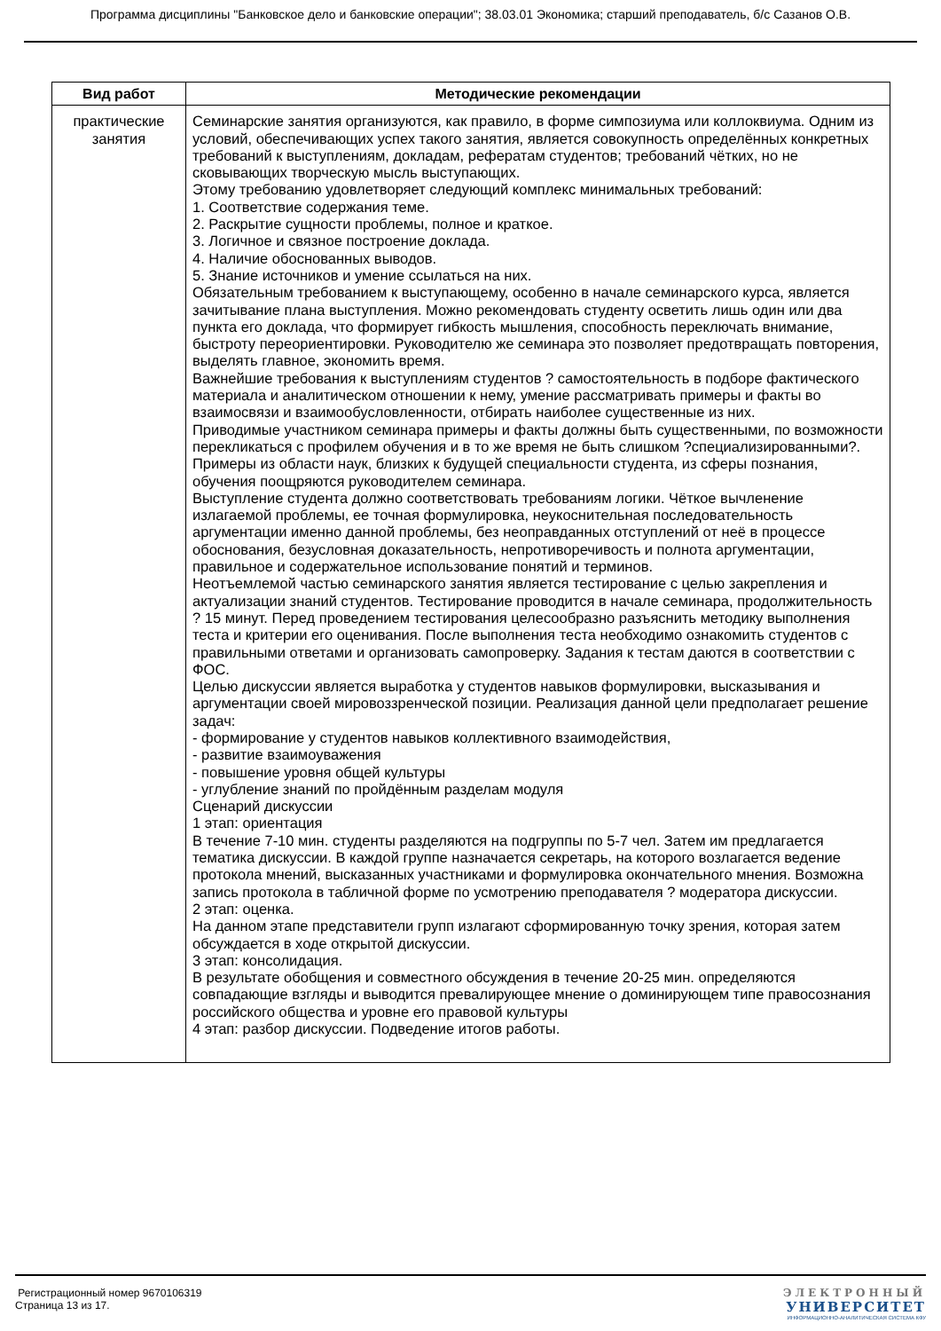Программа дисциплины "Банковское дело и банковские операции"; 38.03.01 Экономика; старший преподаватель, б/с Сазанов О.В.
| Вид работ | Методические рекомендации |
| --- | --- |
| практические занятия | Семинарские занятия организуются, как правило, в форме симпозиума или коллоквиума. Одним из условий, обеспечивающих успех такого занятия, является совокупность определённых конкретных требований к выступлениям, докладам, рефератам студентов; требований чётких, но не сковывающих творческую мысль выступающих. Этому требованию удовлетворяет следующий комплекс минимальных требований: 1. Соответствие содержания теме. 2. Раскрытие сущности проблемы, полное и краткое. 3. Логичное и связное построение доклада. 4. Наличие обоснованных выводов. 5. Знание источников и умение ссылаться на них. Обязательным требованием к выступающему, особенно в начале семинарского курса, является зачитывание плана выступления. Можно рекомендовать студенту осветить лишь один или два пункта его доклада, что формирует гибкость мышления, способность переключать внимание, быстроту переориентировки. Руководителю же семинара это позволяет предотвращать повторения, выделять главное, экономить время. Важнейшие требования к выступлениям студентов ? самостоятельность в подборе фактического материала и аналитическом отношении к нему, умение рассматривать примеры и факты во взаимосвязи и взаимообусловленности, отбирать наиболее существенные из них. Приводимые участником семинара примеры и факты должны быть существенными, по возможности перекликаться с профилем обучения и в то же время не быть слишком ?специализированными?. Примеры из области наук, близких к будущей специальности студента, из сферы познания, обучения поощряются руководителем семинара. Выступление студента должно соответствовать требованиям логики. Чёткое вычленение излагаемой проблемы, ее точная формулировка, неукоснительная последовательность аргументации именно данной проблемы, без неоправданных отступлений от неё в процессе обоснования, безусловная доказательность, непротиворечивость и полнота аргументации, правильное и содержательное использование понятий и терминов. Неотъемлемой частью семинарского занятия является тестирование с целью закрепления и актуализации знаний студентов. Тестирование проводится в начале семинара, продолжительность ? 15 минут. Перед проведением тестирования целесообразно разъяснить методику выполнения теста и критерии его оценивания. После выполнения теста необходимо ознакомить студентов с правильными ответами и организовать самопроверку. Задания к тестам даются в соответствии с ФОС. Целью дискуссии является выработка у студентов навыков формулировки, высказывания и аргументации своей мировоззренческой позиции. Реализация данной цели предполагает решение задач: - формирование у студентов навыков коллективного взаимодействия, - развитие взаимоуважения - повышение уровня общей культуры - углубление знаний по пройдённым разделам модуля Сценарий дискуссии 1 этап: ориентация В течение 7-10 мин. студенты разделяются на подгруппы по 5-7 чел. Затем им предлагается тематика дискуссии. В каждой группе назначается секретарь, на которого возлагается ведение протокола мнений, высказанных участниками и формулировка окончательного мнения. Возможна запись протокола в табличной форме по усмотрению преподавателя ? модератора дискуссии. 2 этап: оценка. На данном этапе представители групп излагают сформированную точку зрения, которая затем обсуждается в ходе открытой дискуссии. 3 этап: консолидация. В результате обобщения и совместного обсуждения в течение 20-25 мин. определяются совпадающие взгляды и выводится превалирующее мнение о доминирующем типе правосознания российского общества и уровне его правовой культуры 4 этап: разбор дискуссии. Подведение итогов работы. |
Регистрационный номер 9670106319
Страница 13 из 17.
ЭЛЕКТРОННЫЙ
УНИВЕРСИТЕТ
ИНФОРМАЦИОННО-АНАЛИТИЧЕСКАЯ СИСТЕМА КФУ